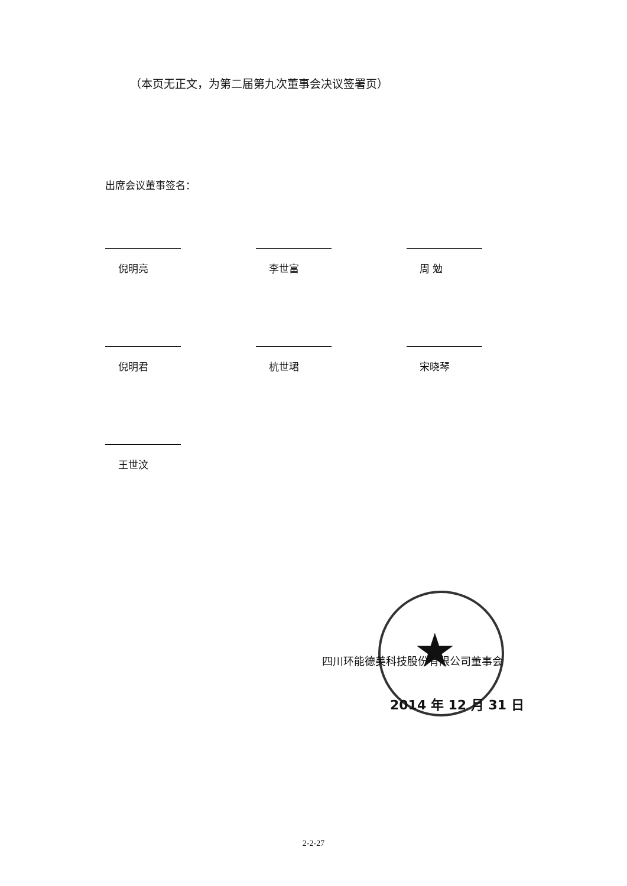（本页无正文，为第二届第九次董事会决议签署页）
出席会议董事签名：
倪明亮
李世富
周 勉
倪明君
杭世珺
宋晓琴
王世汶
★
四川环能德美科技股份有限公司董事会
2014 年 12 月 31 日
2-2-27